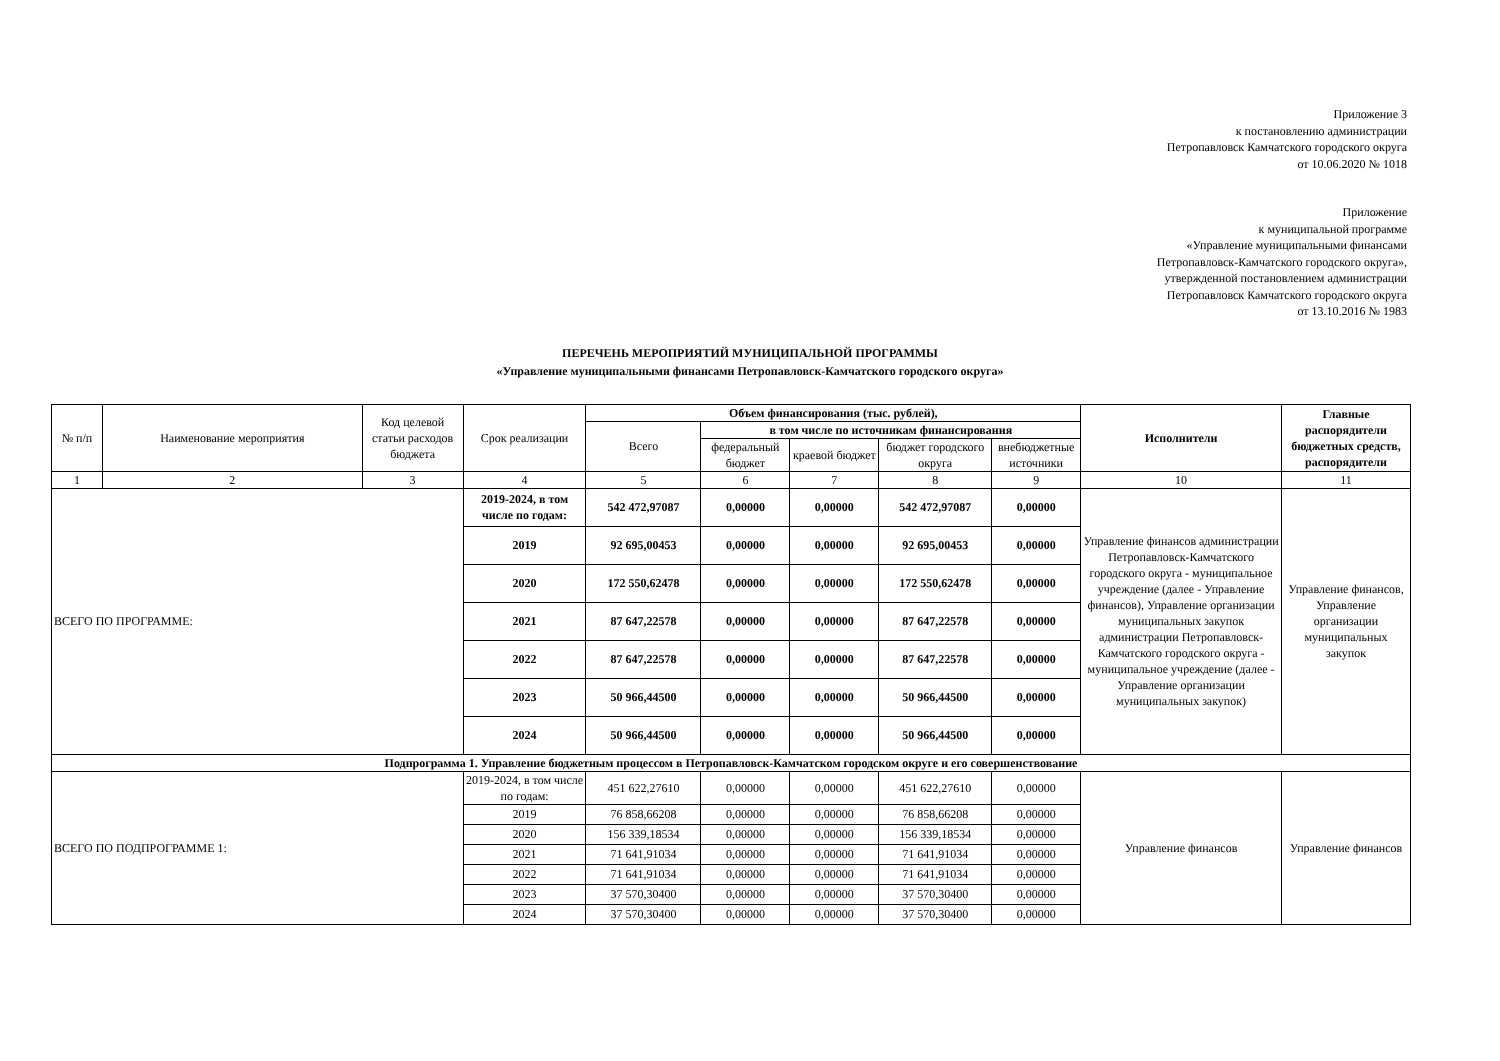Приложение 3
к постановлению администрации
Петропавловск Камчатского городского округа
от 10.06.2020 № 1018
Приложение
к муниципальной программе
«Управление муниципальными финансами
Петропавловск-Камчатского городского округа»,
утвержденной постановлением администрации
Петропавловск Камчатского городского округа
от 13.10.2016 № 1983
ПЕРЕЧЕНЬ МЕРОПРИЯТИЙ МУНИЦИПАЛЬНОЙ ПРОГРАММЫ
«Управление муниципальными финансами Петропавловск-Камчатского городского округа»
| № п/п | Наименование мероприятия | Код целевой статьи расходов бюджета | Срок реализации | Объем финансирования (тыс. рублей), | | | | | Исполнители | Главные распорядители бюджетных средств, распорядители |
| --- | --- | --- | --- | --- | --- | --- | --- | --- | --- | --- |
| | | | | Всего | в том числе по источникам финансирования | | | | | |
| | | | | | федеральный бюджет | краевой бюджет | бюджет городского округа | внебюджетные источники | | |
| 1 | 2 | 3 | 4 | 5 | 6 | 7 | 8 | 9 | 10 | 11 |
| ВСЕГО ПО ПРОГРАММЕ: | | | 2019-2024, в том числе по годам: | 542 472,97087 | 0,00000 | 0,00000 | 542 472,97087 | 0,00000 | Управление финансов администрации Петропавловск-Камчатского городского округа - муниципальное учреждение (далее - Управление финансов), Управление организации муниципальных закупок администрации Петропавловск-Камчатского городского округа - муниципальное учреждение (далее - Управление организации муниципальных закупок) | Управление финансов, Управление организации муниципальных закупок |
| | | | 2019 | 92 695,00453 | 0,00000 | 0,00000 | 92 695,00453 | 0,00000 | | |
| | | | 2020 | 172 550,62478 | 0,00000 | 0,00000 | 172 550,62478 | 0,00000 | | |
| | | | 2021 | 87 647,22578 | 0,00000 | 0,00000 | 87 647,22578 | 0,00000 | | |
| | | | 2022 | 87 647,22578 | 0,00000 | 0,00000 | 87 647,22578 | 0,00000 | | |
| | | | 2023 | 50 966,44500 | 0,00000 | 0,00000 | 50 966,44500 | 0,00000 | | |
| | | | 2024 | 50 966,44500 | 0,00000 | 0,00000 | 50 966,44500 | 0,00000 | | |
| Подпрограмма 1. Управление бюджетным процессом в Петропавловск-Камчатском городском округе и его совершенствование | | | | | | | | | | |
| ВСЕГО ПО ПОДПРОГРАММЕ 1: | | | 2019-2024, в том числе по годам: | 451 622,27610 | 0,00000 | 0,00000 | 451 622,27610 | 0,00000 | Управление финансов | Управление финансов |
| | | | 2019 | 76 858,66208 | 0,00000 | 0,00000 | 76 858,66208 | 0,00000 | | |
| | | | 2020 | 156 339,18534 | 0,00000 | 0,00000 | 156 339,18534 | 0,00000 | | |
| | | | 2021 | 71 641,91034 | 0,00000 | 0,00000 | 71 641,91034 | 0,00000 | | |
| | | | 2022 | 71 641,91034 | 0,00000 | 0,00000 | 71 641,91034 | 0,00000 | | |
| | | | 2023 | 37 570,30400 | 0,00000 | 0,00000 | 37 570,30400 | 0,00000 | | |
| | | | 2024 | 37 570,30400 | 0,00000 | 0,00000 | 37 570,30400 | 0,00000 | | |